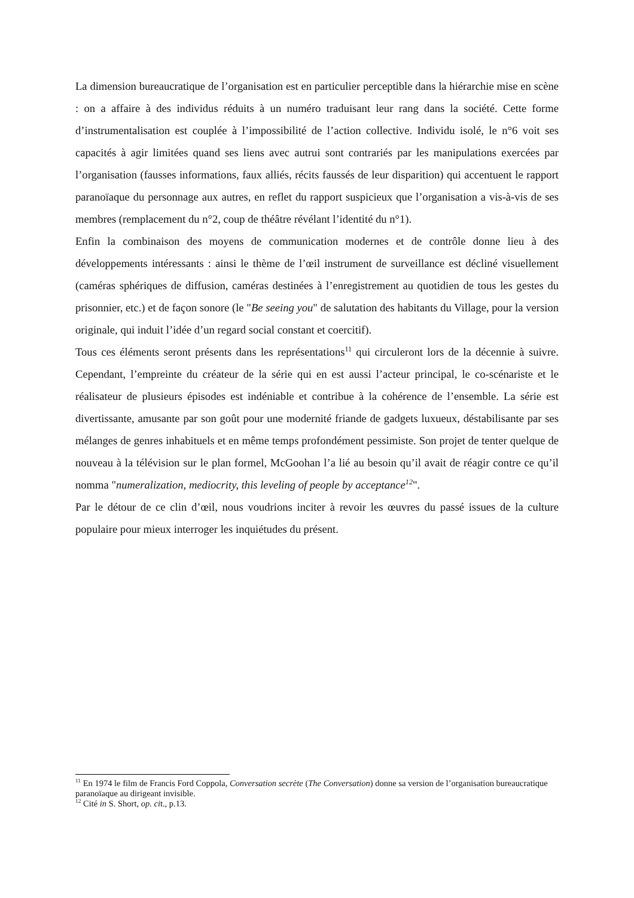La dimension bureaucratique de l’organisation est en particulier perceptible dans la hiérarchie mise en scène : on a affaire à des individus réduits à un numéro traduisant leur rang dans la société. Cette forme d’instrumentalisation est couplée à l’impossibilité de l’action collective. Individu isolé, le n°6 voit ses capacités à agir limitées quand ses liens avec autrui sont contrariés par les manipulations exercées par l’organisation (fausses informations, faux alliés, récits faussés de leur disparition) qui accentuent le rapport paranoïaque du personnage aux autres, en reflet du rapport suspicieux que l’organisation a vis-à-vis de ses membres (remplacement du n°2, coup de théâtre révélant l’identité du n°1).
Enfin la combinaison des moyens de communication modernes et de contrôle donne lieu à des développements intéressants : ainsi le thème de l’œil instrument de surveillance est décliné visuellement (caméras sphériques de diffusion, caméras destinées à l’enregistrement au quotidien de tous les gestes du prisonnier, etc.) et de façon sonore (le "Be seeing you" de salutation des habitants du Village, pour la version originale, qui induit l’idée d’un regard social constant et coercitif).
Tous ces éléments seront présents dans les représentations<sup>11</sup> qui circuleront lors de la décennie à suivre. Cependant, l’empreinte du créateur de la série qui en est aussi l’acteur principal, le co-scénariste et le réalisateur de plusieurs épisodes est indéniable et contribue à la cohérence de l’ensemble. La série est divertissante, amusante par son goût pour une modernité friande de gadgets luxueux, déstabilisante par ses mélanges de genres inhabituels et en même temps profondément pessimiste. Son projet de tenter quelque de nouveau à la télévision sur le plan formel, McGoohan l’a lié au besoin qu’il avait de réagir contre ce qu’il nomma "numeralization, mediocrity, this leveling of people by acceptance<sup>12</sup>".
Par le détour de ce clin d’œil, nous voudrions inciter à revoir les œuvres du passé issues de la culture populaire pour mieux interroger les inquiétudes du présent.
<sup>11</sup> En 1974 le film de Francis Ford Coppola, Conversation secrète (The Conversation) donne sa version de l’organisation bureaucratique paranoïaque au dirigeant invisible.
<sup>12</sup> Cité in S. Short, op. cit., p.13.